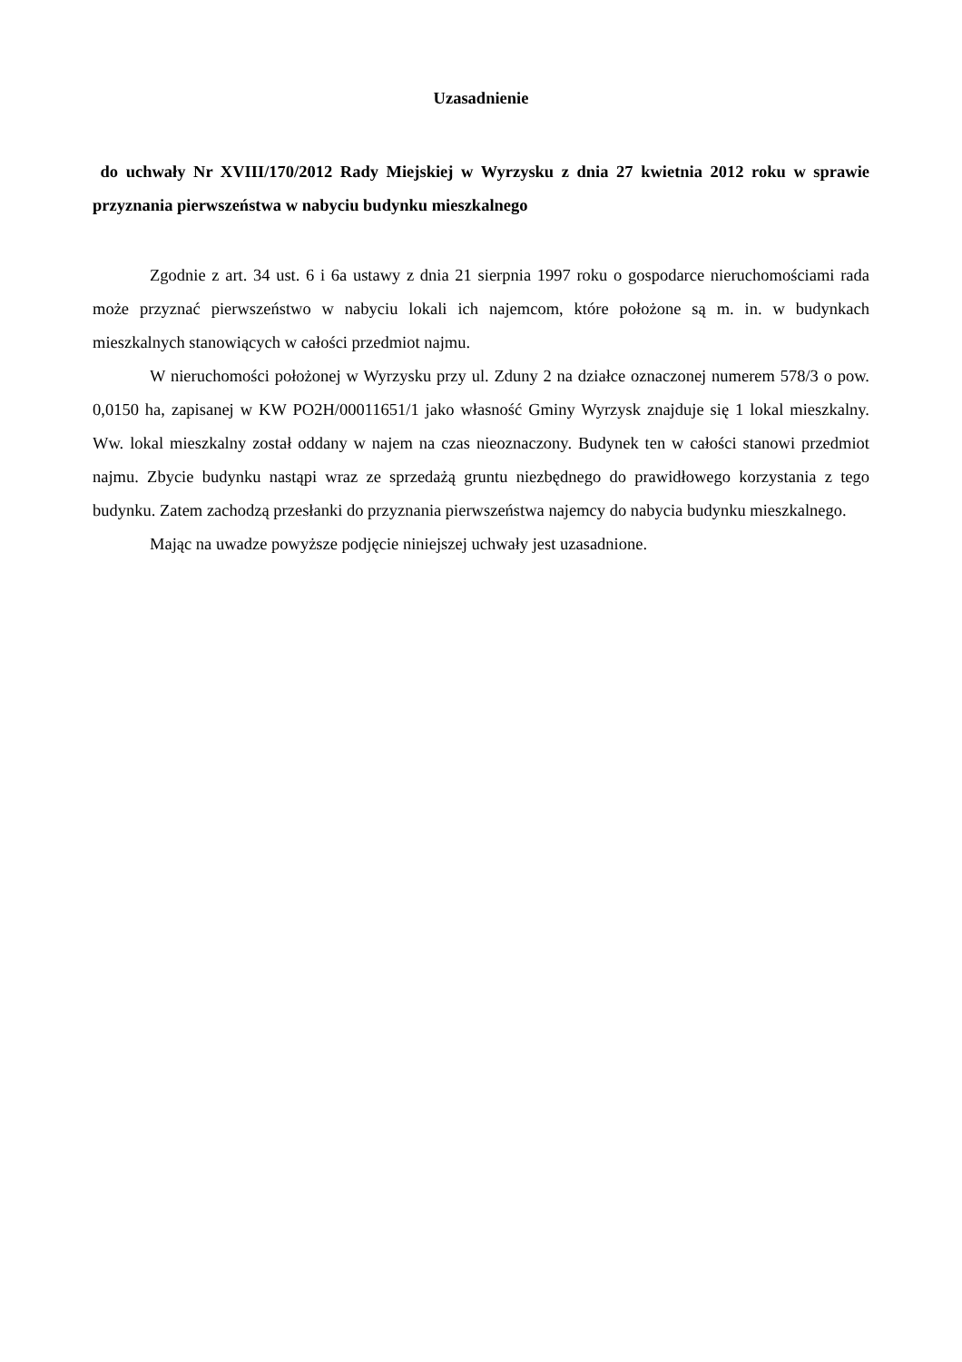Uzasadnienie
do uchwały Nr XVIII/170/2012 Rady Miejskiej w Wyrzysku z dnia 27 kwietnia 2012 roku w sprawie przyznania pierwszeństwa w nabyciu budynku mieszkalnego
Zgodnie z art. 34 ust. 6 i 6a ustawy z dnia 21 sierpnia 1997 roku o gospodarce nieruchomościami rada może przyznać pierwszeństwo w nabyciu lokali ich najemcom, które położone są m. in. w budynkach mieszkalnych stanowiących w całości przedmiot najmu.
W nieruchomości położonej w Wyrzysku przy ul. Zduny 2 na działce oznaczonej numerem 578/3 o pow. 0,0150 ha, zapisanej w KW PO2H/00011651/1 jako własność Gminy Wyrzysk znajduje się 1 lokal mieszkalny. Ww. lokal mieszkalny został oddany w najem na czas nieoznaczony. Budynek ten w całości stanowi przedmiot najmu. Zbycie budynku nastąpi wraz ze sprzedażą gruntu niezbędnego do prawidłowego korzystania z tego budynku. Zatem zachodzą przesłanki do przyznania pierwszeństwa najemcy do nabycia budynku mieszkalnego.
Mając na uwadze powyższe podjęcie niniejszej uchwały jest uzasadnione.